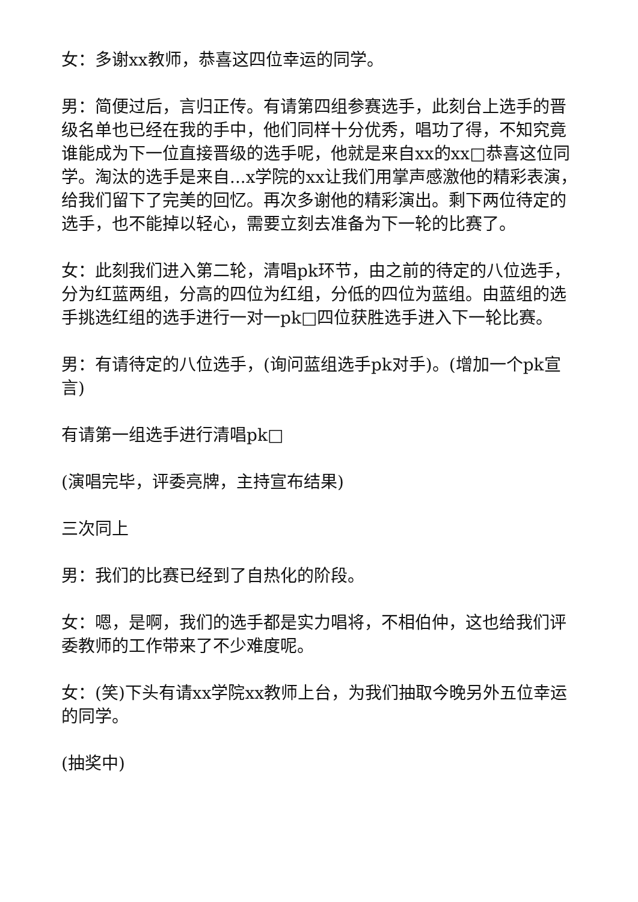女：多谢xx教师，恭喜这四位幸运的同学。
男：简便过后，言归正传。有请第四组参赛选手，此刻台上选手的晋级名单也已经在我的手中，他们同样十分优秀，唱功了得，不知究竟谁能成为下一位直接晋级的选手呢，他就是来自xx的xx□恭喜这位同学。淘汰的选手是来自...x学院的xx让我们用掌声感激他的精彩表演，给我们留下了完美的回忆。再次多谢他的精彩演出。剩下两位待定的选手，也不能掉以轻心，需要立刻去准备为下一轮的比赛了。
女：此刻我们进入第二轮，清唱pk环节，由之前的待定的八位选手，分为红蓝两组，分高的四位为红组，分低的四位为蓝组。由蓝组的选手挑选红组的选手进行一对一pk□四位获胜选手进入下一轮比赛。
男：有请待定的八位选手，(询问蓝组选手pk对手)。(增加一个pk宣言)
有请第一组选手进行清唱pk□
(演唱完毕，评委亮牌，主持宣布结果)
三次同上
男：我们的比赛已经到了自热化的阶段。
女：嗯，是啊，我们的选手都是实力唱将，不相伯仲，这也给我们评委教师的工作带来了不少难度呢。
女：(笑)下头有请xx学院xx教师上台，为我们抽取今晚另外五位幸运的同学。
(抽奖中)